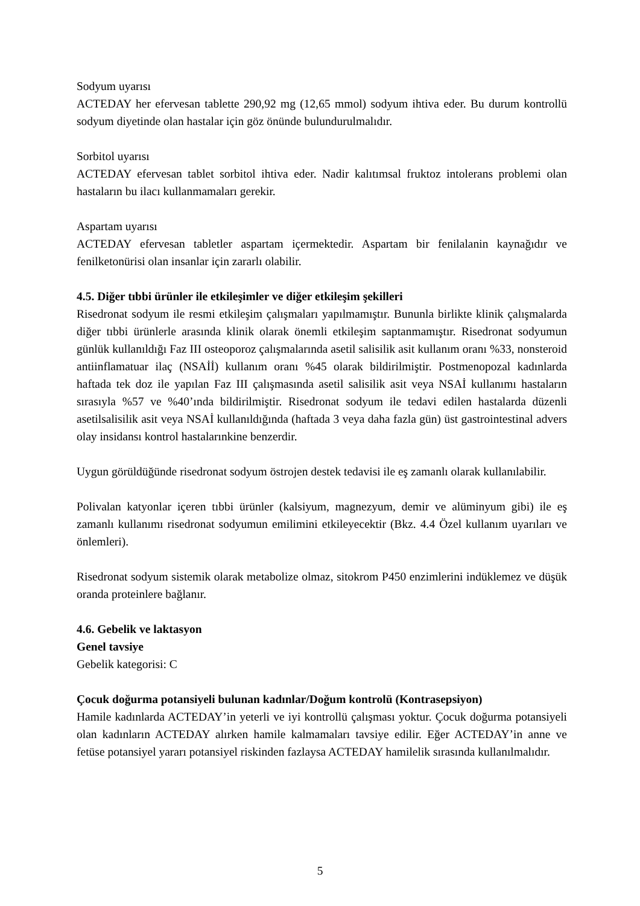Sodyum uyarısı
ACTEDAY her efervesan tablette 290,92 mg (12,65 mmol) sodyum ihtiva eder. Bu durum kontrollü sodyum diyetinde olan hastalar için göz önünde bulundurulmalıdır.
Sorbitol uyarısı
ACTEDAY efervesan tablet sorbitol ihtiva eder. Nadir kalıtımsal fruktoz intolerans problemi olan hastaların bu ilacı kullanmamaları gerekir.
Aspartam uyarısı
ACTEDAY efervesan tabletler aspartam içermektedir. Aspartam bir fenilalanin kaynağıdır ve fenilketonürisi olan insanlar için zararlı olabilir.
4.5. Diğer tıbbi ürünler ile etkileşimler ve diğer etkileşim şekilleri
Risedronat sodyum ile resmi etkileşim çalışmaları yapılmamıştır. Bununla birlikte klinik çalışmalarda diğer tıbbi ürünlerle arasında klinik olarak önemli etkileşim saptanmamıştır. Risedronat sodyumun günlük kullanıldığı Faz III osteoporoz çalışmalarında asetil salisilik asit kullanım oranı %33, nonsteroid antiinflamatuar ilaç (NSAİİ) kullanım oranı %45 olarak bildirilmiştir. Postmenopozal kadınlarda haftada tek doz ile yapılan Faz III çalışmasında asetil salisilik asit veya NSAİ kullanımı hastaların sırasıyla %57 ve %40’ında bildirilmiştir. Risedronat sodyum ile tedavi edilen hastalarda düzenli asetilsalisilik asit veya NSAİ kullanıldığında (haftada 3 veya daha fazla gün) üst gastrointestinal advers olay insidansı kontrol hastalarınkine benzerdir.
Uygun görüldüğünde risedronat sodyum östrojen destek tedavisi ile eş zamanlı olarak kullanılabilir.
Polivalan katyonlar içeren tıbbi ürünler (kalsiyum, magnezyum, demir ve alüminyum gibi) ile eş zamanlı kullanımı risedronat sodyumun emilimini etkileyecektir (Bkz. 4.4 Özel kullanım uyarıları ve önlemleri).
Risedronat sodyum sistemik olarak metabolize olmaz, sitokrom P450 enzimlerini indüklemez ve düşük oranda proteinlere bağlanır.
4.6. Gebelik ve laktasyon
Genel tavsiye
Gebelik kategorisi: C
Çocuk doğurma potansiyeli bulunan kadınlar/Doğum kontrolü (Kontrasepsiyon)
Hamile kadınlarda ACTEDAY’in yeterli ve iyi kontrollü çalışması yoktur. Çocuk doğurma potansiyeli olan kadınların ACTEDAY alırken hamile kalmamaları tavsiye edilir. Eğer ACTEDAY’in anne ve fetüse potansiyel yararı potansiyel riskinden fazlaysa ACTEDAY hamilelik sırasında kullanılmalıdır.
5